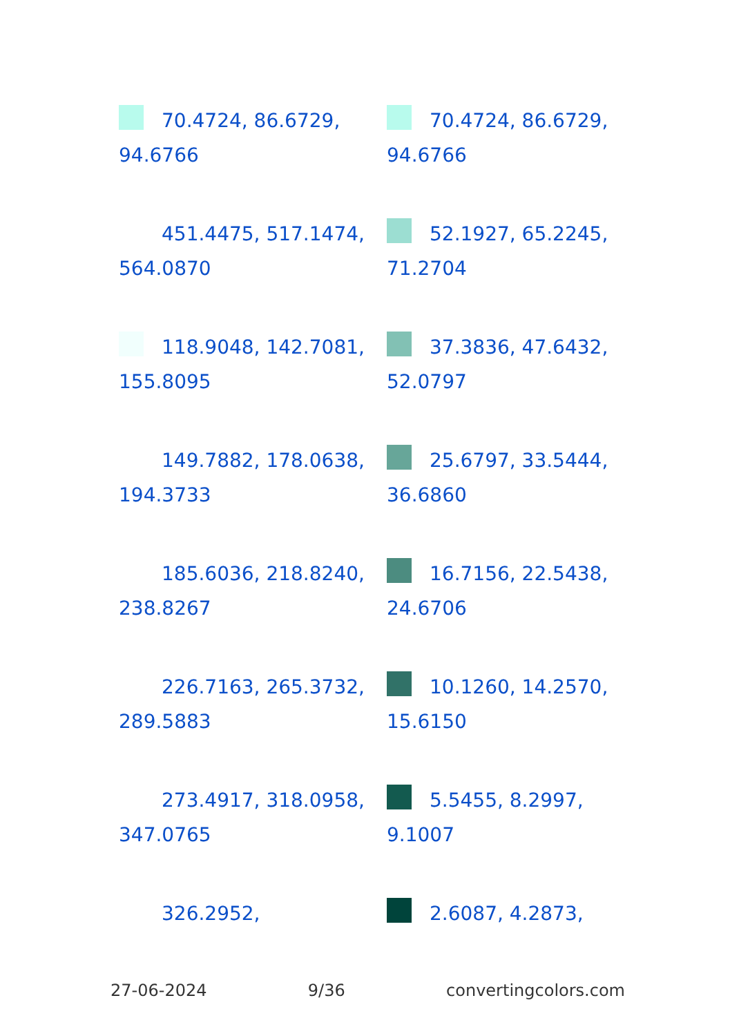70.4724, 86.6729, 94.6766
70.4724, 86.6729, 94.6766
451.4475, 517.1474, 564.0870
52.1927, 65.2245, 71.2704
118.9048, 142.7081, 155.8095
37.3836, 47.6432, 52.0797
149.7882, 178.0638, 194.3733
25.6797, 33.5444, 36.6860
185.6036, 218.8240, 238.8267
16.7156, 22.5438, 24.6706
226.7163, 265.3732, 289.5883
10.1260, 14.2570, 15.6150
273.4917, 318.0958, 347.0765
5.5455, 8.2997, 9.1007
326.2952,
2.6087, 4.2873,
27-06-2024 9/36 convertingcolors.com